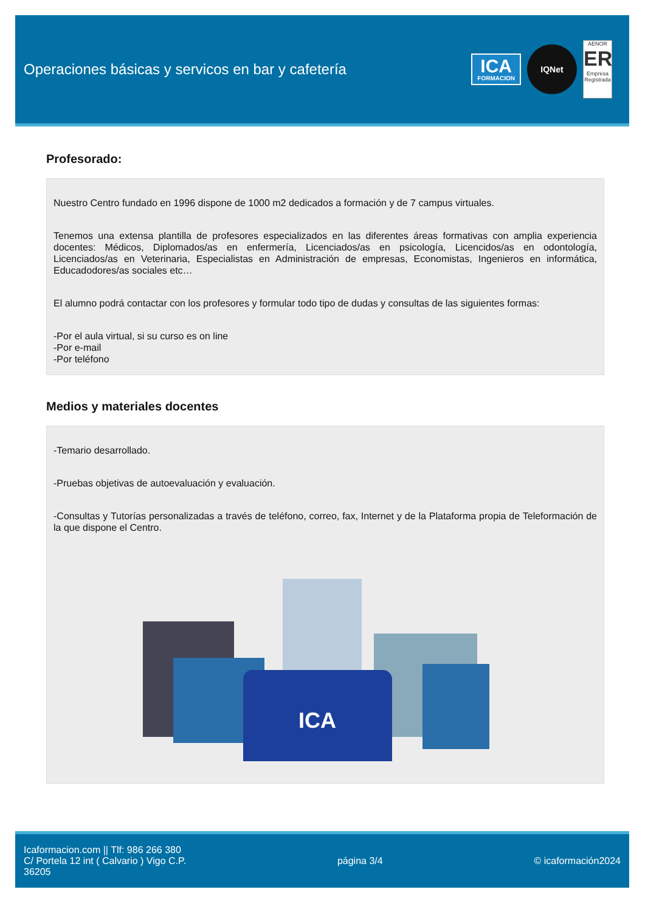Operaciones básicas y servicos en bar y cafetería
ICA
FORMACION
IQNet
AENOR
ER
Empresa Registrada
Profesorado:
Nuestro Centro fundado en 1996 dispone de 1000 m2 dedicados a formación y de 7 campus virtuales.
Tenemos una extensa plantilla de profesores especializados en las diferentes áreas formativas con amplia experiencia docentes: Médicos, Diplomados/as en enfermería, Licenciados/as en psicología, Licencidos/as en odontología, Licenciados/as en Veterinaria, Especialistas en Administración de empresas, Economistas, Ingenieros en informática, Educadodores/as sociales etc…
El alumno podrá contactar con los profesores y formular todo tipo de dudas y consultas de las siguientes formas:
-Por el aula virtual, si su curso es on line
-Por e-mail
-Por teléfono
Medios y materiales docentes
-Temario desarrollado.
-Pruebas objetivas de autoevaluación y evaluación.
-Consultas y Tutorías personalizadas a través de teléfono, correo, fax, Internet y de la Plataforma propia de Teleformación de la que dispone el Centro.
ICA
Icaformacion.com || Tlf: 986 266 380
C/ Portela 12 int ( Calvario ) Vigo C.P.
36205
página 3/4 © icaformación2024